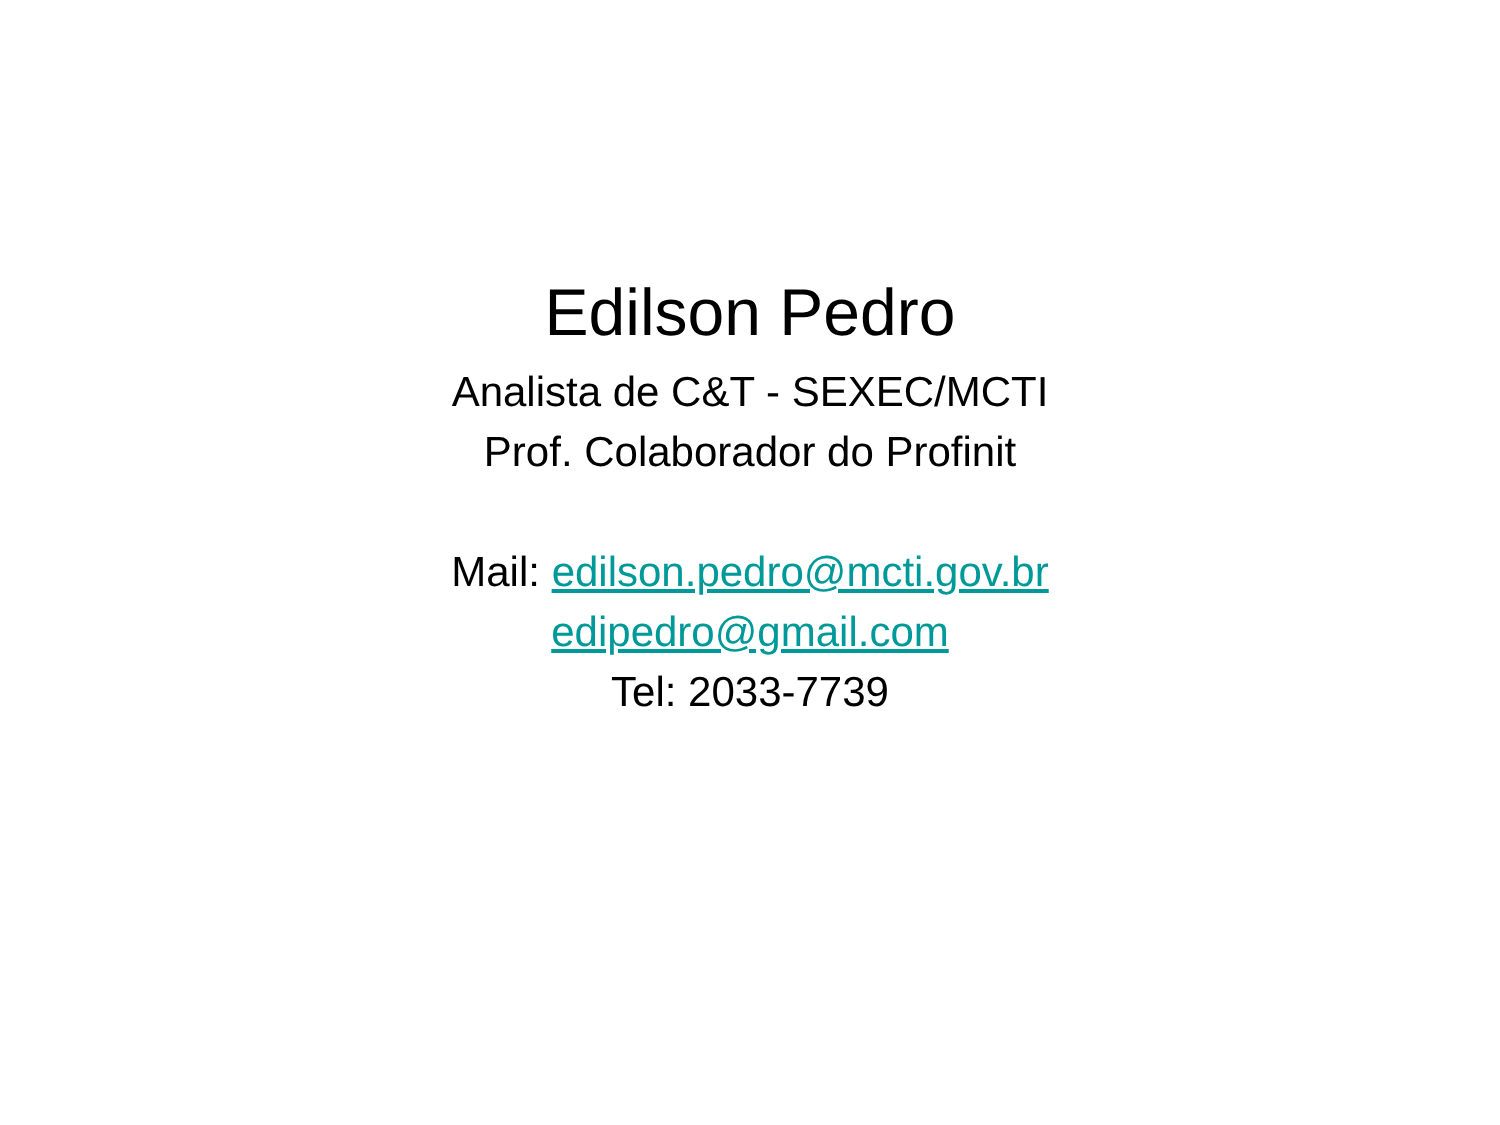Edilson Pedro
Analista de C&T - SEXEC/MCTI
Prof. Colaborador do Profinit
Mail: edilson.pedro@mcti.gov.br
edipedro@gmail.com
Tel: 2033-7739